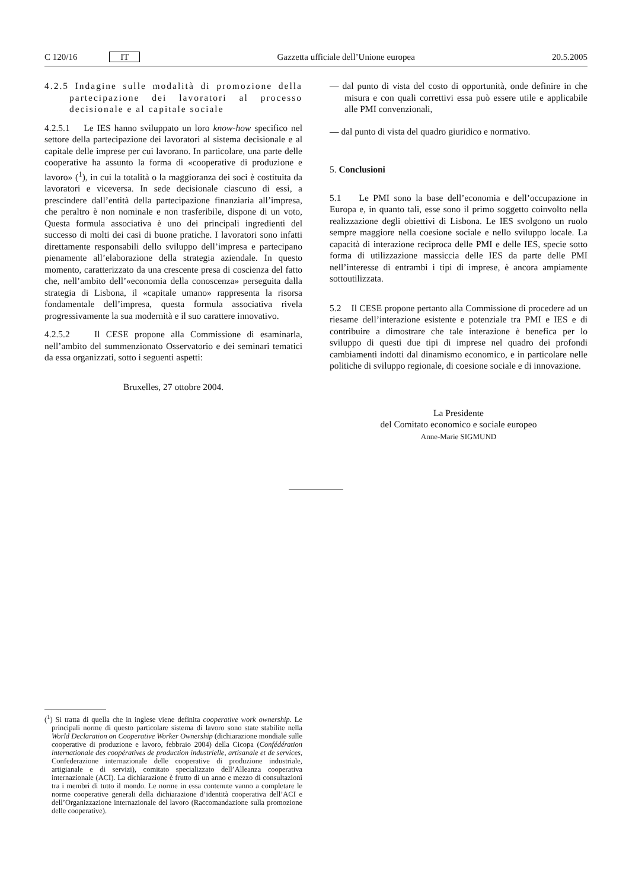C 120/16 IT Gazzetta ufficiale dell’Unione europea 20.5.2005
4.2.5 Indagine sulle modalità di promozione della partecipazione dei lavoratori al processo decisionale e al capitale sociale
4.2.5.1 Le IES hanno sviluppato un loro know-how specifico nel settore della partecipazione dei lavoratori al sistema decisionale e al capitale delle imprese per cui lavorano. In particolare, una parte delle cooperative ha assunto la forma di «cooperative di produzione e lavoro» (<sup>1</sup>), in cui la totalità o la maggioranza dei soci è costituita da lavoratori e viceversa. In sede decisionale ciascuno di essi, a prescindere dall’entità della partecipazione finanziaria all’impresa, che peraltro è non nominale e non trasferibile, dispone di un voto, Questa formula associativa è uno dei principali ingredienti del successo di molti dei casi di buone pratiche. I lavoratori sono infatti direttamente responsabili dello sviluppo dell’impresa e partecipano pienamente all’elaborazione della strategia aziendale. In questo momento, caratterizzato da una crescente presa di coscienza del fatto che, nell’ambito dell’«economia della conoscenza» perseguita dalla strategia di Lisbona, il «capitale umano» rappresenta la risorsa fondamentale dell’impresa, questa formula associativa rivela progressivamente la sua modernità e il suo carattere innovativo.
4.2.5.2 Il CESE propone alla Commissione di esaminarla, nell’ambito del summenzionato Osservatorio e dei seminari tematici da essa organizzati, sotto i seguenti aspetti:
Bruxelles, 27 ottobre 2004.
— dal punto di vista del costo di opportunità, onde definire in che misura e con quali correttivi essa può essere utile e applicabile alle PMI convenzionali,
— dal punto di vista del quadro giuridico e normativo.
5. Conclusioni
5.1 Le PMI sono la base dell’economia e dell’occupazione in Europa e, in quanto tali, esse sono il primo soggetto coinvolto nella realizzazione degli obiettivi di Lisbona. Le IES svolgono un ruolo sempre maggiore nella coesione sociale e nello sviluppo locale. La capacità di interazione reciproca delle PMI e delle IES, specie sotto forma di utilizzazione massiccia delle IES da parte delle PMI nell’interesse di entrambi i tipi di imprese, è ancora ampiamente sottoutilizzata.
5.2 Il CESE propone pertanto alla Commissione di procedere ad un riesame dell’interazione esistente e potenziale tra PMI e IES e di contribuire a dimostrare che tale interazione è benefica per lo sviluppo di questi due tipi di imprese nel quadro dei profondi cambiamenti indotti dal dinamismo economico, e in particolare nelle politiche di sviluppo regionale, di coesione sociale e di innovazione.
La Presidente
del Comitato economico e sociale europeo
Anne-Marie SIGMUND
(<sup>1</sup>) Si tratta di quella che in inglese viene definita cooperative work ownership. Le principali norme di questo particolare sistema di lavoro sono state stabilite nella World Declaration on Cooperative Worker Ownership (dichiarazione mondiale sulle cooperative di produzione e lavoro, febbraio 2004) della Cicopa (Confédération internationale des coopératives de production industrielle, artisanale et de services, Confederazione internazionale delle cooperative di produzione industriale, artigianale e di servizi), comitato specializzato dell’Alleanza cooperativa internazionale (ACI). La dichiarazione è frutto di un anno e mezzo di consultazioni tra i membri di tutto il mondo. Le norme in essa contenute vanno a completare le norme cooperative generali della dichiarazione d’identità cooperativa dell’ACI e dell’Organizzazione internazionale del lavoro (Raccomandazione sulla promozione delle cooperative).